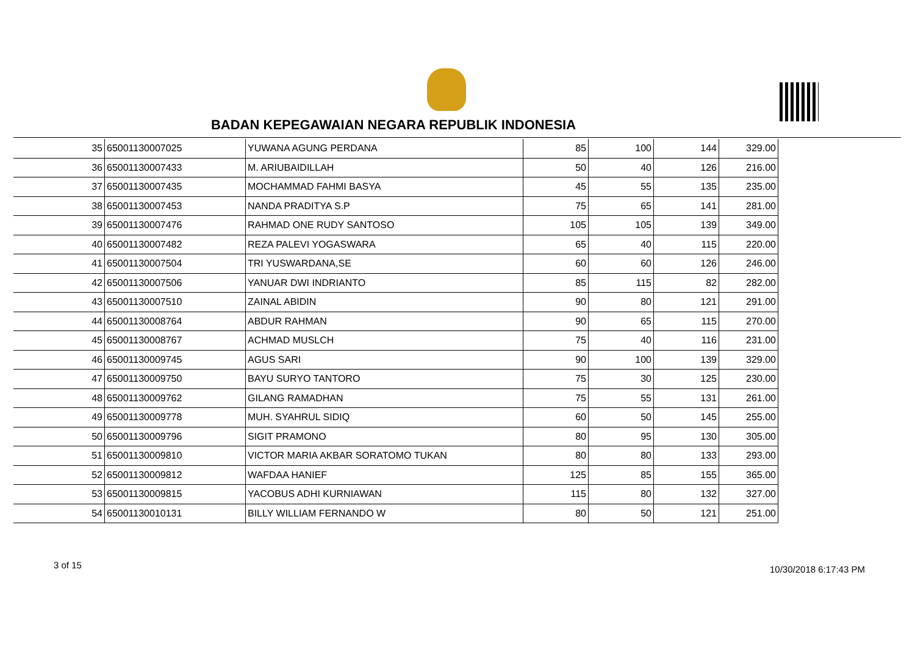BADAN KEPEGAWAIAN NEGARA REPUBLIK INDONESIA
| 35 | 65001130007025 | YUWANA AGUNG PERDANA | 85 | 100 | 144 | 329.00 |
| 36 | 65001130007433 | M. ARIUBAIDILLAH | 50 | 40 | 126 | 216.00 |
| 37 | 65001130007435 | MOCHAMMAD FAHMI BASYA | 45 | 55 | 135 | 235.00 |
| 38 | 65001130007453 | NANDA PRADITYA S.P | 75 | 65 | 141 | 281.00 |
| 39 | 65001130007476 | RAHMAD ONE RUDY SANTOSO | 105 | 105 | 139 | 349.00 |
| 40 | 65001130007482 | REZA PALEVI YOGASWARA | 65 | 40 | 115 | 220.00 |
| 41 | 65001130007504 | TRI YUSWARDANA,SE | 60 | 60 | 126 | 246.00 |
| 42 | 65001130007506 | YANUAR DWI INDRIANTO | 85 | 115 | 82 | 282.00 |
| 43 | 65001130007510 | ZAINAL ABIDIN | 90 | 80 | 121 | 291.00 |
| 44 | 65001130008764 | ABDUR RAHMAN | 90 | 65 | 115 | 270.00 |
| 45 | 65001130008767 | ACHMAD MUSLCH | 75 | 40 | 116 | 231.00 |
| 46 | 65001130009745 | AGUS SARI | 90 | 100 | 139 | 329.00 |
| 47 | 65001130009750 | BAYU SURYO TANTORO | 75 | 30 | 125 | 230.00 |
| 48 | 65001130009762 | GILANG RAMADHAN | 75 | 55 | 131 | 261.00 |
| 49 | 65001130009778 | MUH. SYAHRUL SIDIQ | 60 | 50 | 145 | 255.00 |
| 50 | 65001130009796 | SIGIT PRAMONO | 80 | 95 | 130 | 305.00 |
| 51 | 65001130009810 | VICTOR MARIA AKBAR SORATOMO TUKAN | 80 | 80 | 133 | 293.00 |
| 52 | 65001130009812 | WAFDAA HANIEF | 125 | 85 | 155 | 365.00 |
| 53 | 65001130009815 | YACOBUS ADHI KURNIAWAN | 115 | 80 | 132 | 327.00 |
| 54 | 65001130010131 | BILLY WILLIAM FERNANDO W | 80 | 50 | 121 | 251.00 |
3 of 15 10/30/2018 6:17:43 PM